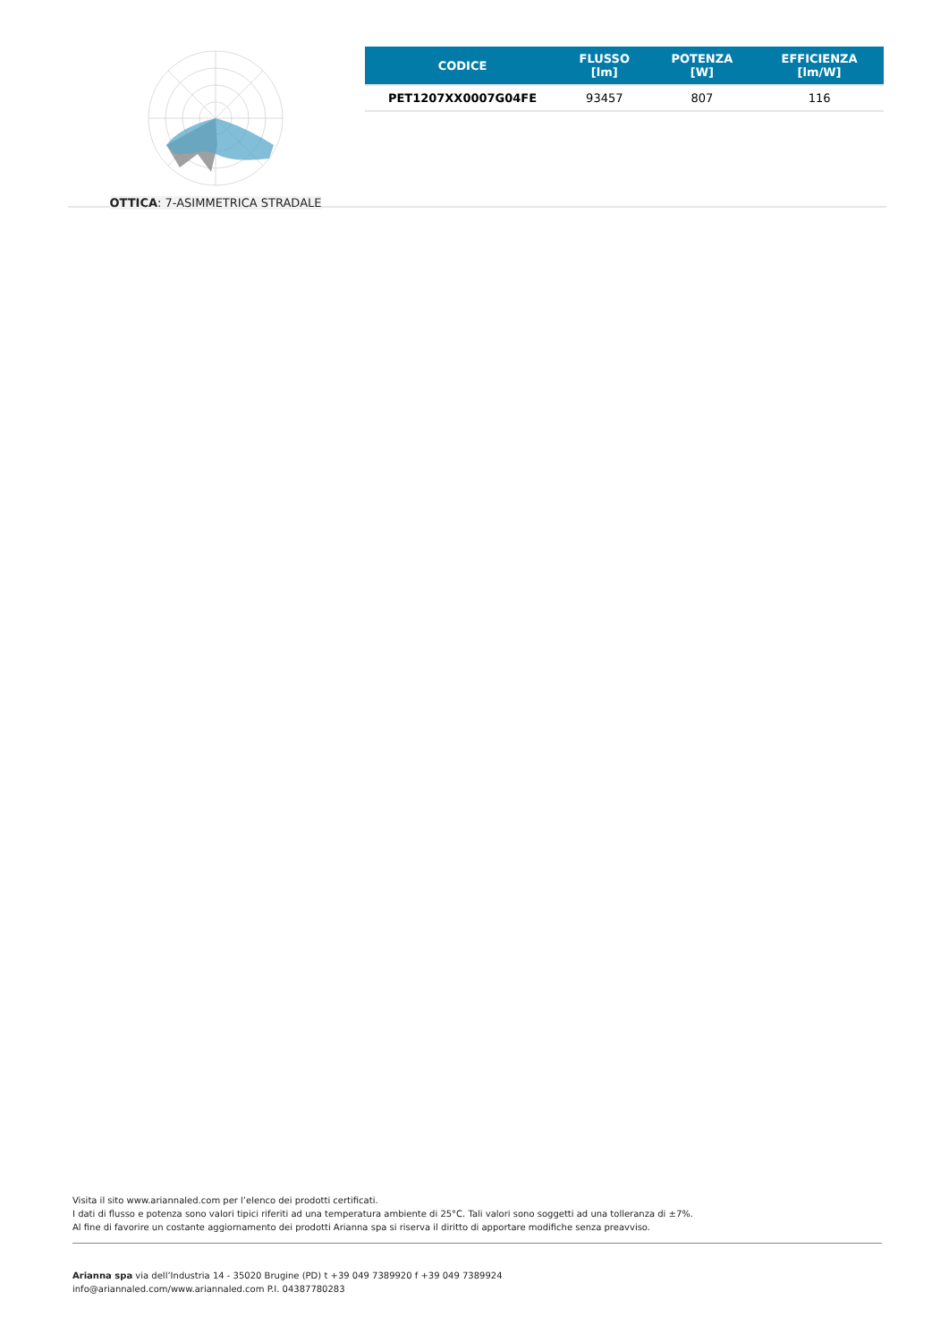OTTICA: 7-ASIMMETRICA STRADALE
| CODICE | FLUSSO [lm] | POTENZA [W] | EFFICIENZA [lm/W] |
| --- | --- | --- | --- |
| PET1207XX0007G04FE | 93457 | 807 | 116 |
Visita il sito www.ariannaled.com per l’elenco dei prodotti certificati.
I dati di flusso e potenza sono valori tipici riferiti ad una temperatura ambiente di 25°C. Tali valori sono soggetti ad una tolleranza di ±7%.
Al fine di favorire un costante aggiornamento dei prodotti Arianna spa si riserva il diritto di apportare modifiche senza preavviso.
Arianna spa via dell’Industria 14 - 35020 Brugine (PD) t +39 049 7389920 f +39 049 7389924
info@ariannaled.com/www.ariannaled.com P.I. 04387780283